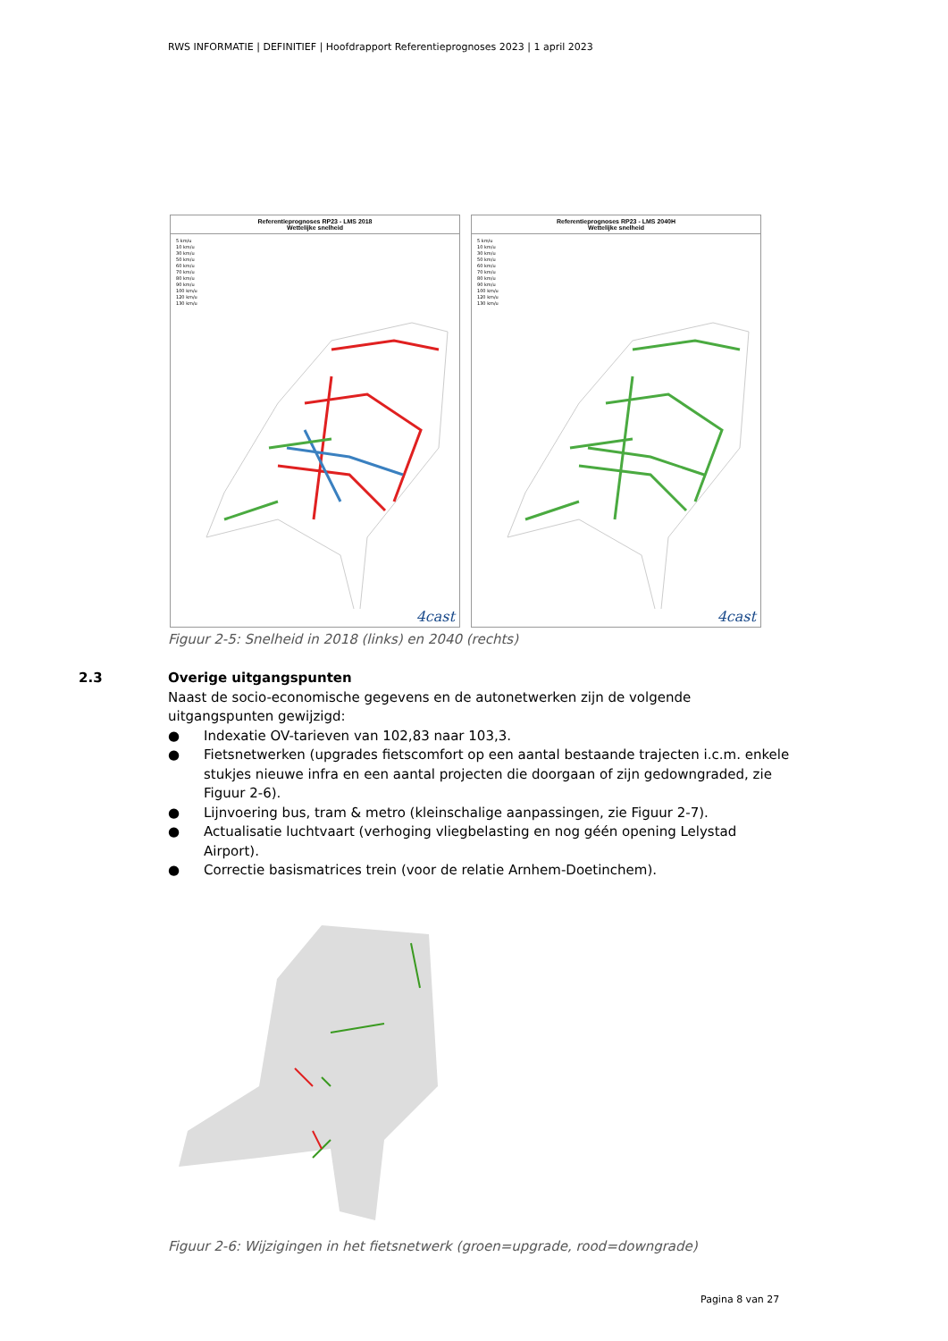RWS INFORMATIE | DEFINITIEF | Hoofdrapport Referentieprognoses 2023 | 1 april 2023
Referentieprognoses RP23 - LMS 2018
Wettelijke snelheid
5 km/u
10 km/u
30 km/u
50 km/u
60 km/u
70 km/u
80 km/u
90 km/u
100 km/u
120 km/u
130 km/u
4cast
Referentieprognoses RP23 - LMS 2040H
Wettelijke snelheid
5 km/u
10 km/u
30 km/u
50 km/u
60 km/u
70 km/u
80 km/u
90 km/u
100 km/u
120 km/u
130 km/u
4cast
Figuur 2-5: Snelheid in 2018 (links) en 2040 (rechts)
2.3
Overige uitgangspunten
Naast de socio-economische gegevens en de autonetwerken zijn de volgende uitgangspunten gewijzigd:
● Indexatie OV-tarieven van 102,83 naar 103,3.
● Fietsnetwerken (upgrades fietscomfort op een aantal bestaande trajecten i.c.m. enkele stukjes nieuwe infra en een aantal projecten die doorgaan of zijn gedowngraded, zie Figuur 2-6).
● Lijnvoering bus, tram & metro (kleinschalige aanpassingen, zie Figuur 2-7).
● Actualisatie luchtvaart (verhoging vliegbelasting en nog géén opening Lelystad Airport).
● Correctie basismatrices trein (voor de relatie Arnhem-Doetinchem).
Figuur 2-6: Wijzigingen in het fietsnetwerk (groen=upgrade, rood=downgrade)
Pagina 8 van 27